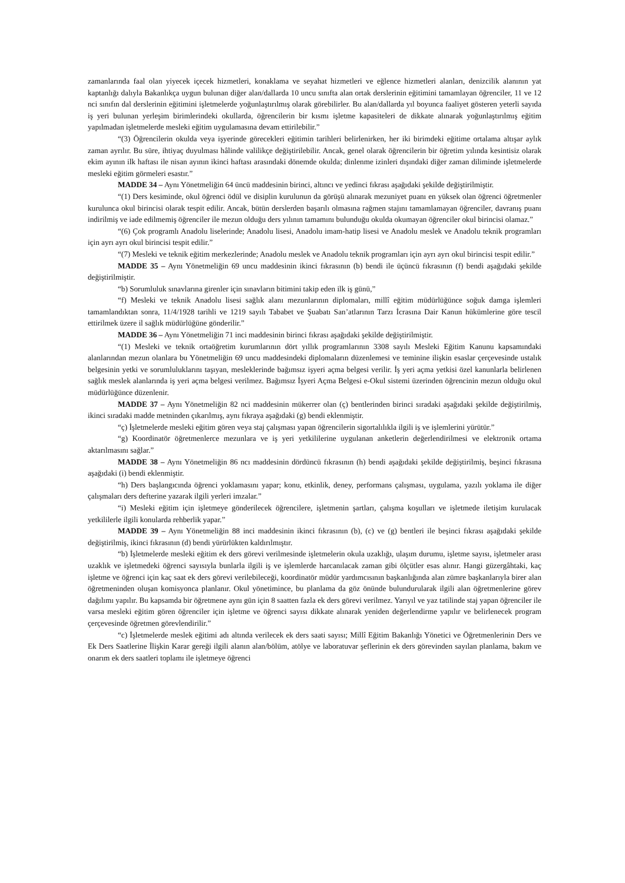zamanlarında faal olan yiyecek içecek hizmetleri, konaklama ve seyahat hizmetleri ve eğlence hizmetleri alanları, denizcilik alanının yat kaptanlığı dalıyla Bakanlıkça uygun bulunan diğer alan/dallarda 10 uncu sınıfta alan ortak derslerinin eğitimini tamamlayan öğrenciler, 11 ve 12 nci sınıfın dal derslerinin eğitimini işletmelerde yoğunlaştırılmış olarak görebilirler. Bu alan/dallarda yıl boyunca faaliyet gösteren yeterli sayıda iş yeri bulunan yerleşim birimlerindeki okullarda, öğrencilerin bir kısmı işletme kapasiteleri de dikkate alınarak yoğunlaştırılmış eğitim yapılmadan işletmelerde mesleki eğitim uygulamasına devam ettirilebilir.”
“(3) Öğrencilerin okulda veya işyerinde görecekleri eğitimin tarihleri belirlenirken, her iki birimdeki eğitime ortalama altışar aylık zaman ayrılır. Bu süre, ihtiyaç duyulması hâlinde valilikçe değiştirilebilir. Ancak, genel olarak öğrencilerin bir öğretim yılında kesintisiz olarak ekim ayının ilk haftası ile nisan ayının ikinci haftası arasındaki dönemde okulda; dinlenme izinleri dışındaki diğer zaman diliminde işletmelerde mesleki eğitim görmeleri esastır.”
MADDE 34 – Aynı Yönetmeliğin 64 üncü maddesinin birinci, altıncı ve yedinci fıkrası aşağıdaki şekilde değiştirilmiştir.
“(1) Ders kesiminde, okul öğrenci ödül ve disiplin kurulunun da görüşü alınarak mezuniyet puanı en yüksek olan öğrenci öğretmenler kurulunca okul birincisi olarak tespit edilir. Ancak, bütün derslerden başarılı olmasına rağmen stajını tamamlamayan öğrenciler, davranış puanı indirilmiş ve iade edilmemiş öğrenciler ile mezun olduğu ders yılının tamamını bulunduğu okulda okumayan öğrenciler okul birincisi olamaz.”
“(6) Çok programlı Anadolu liselerinde; Anadolu lisesi, Anadolu imam-hatip lisesi ve Anadolu meslek ve Anadolu teknik programları için ayrı ayrı okul birincisi tespit edilir.”
“(7) Mesleki ve teknik eğitim merkezlerinde; Anadolu meslek ve Anadolu teknik programları için ayrı ayrı okul birincisi tespit edilir.”
MADDE 35 – Aynı Yönetmeliğin 69 uncu maddesinin ikinci fıkrasının (b) bendi ile üçüncü fıkrasının (f) bendi aşağıdaki şekilde değiştirilmiştir.
“b) Sorumluluk sınavlarına girenler için sınavların bitimini takip eden ilk iş günü,”
“f) Mesleki ve teknik Anadolu lisesi sağlık alanı mezunlarının diplomaları, millî eğitim müdürlüğünce soğuk damga işlemleri tamamlandıktan sonra, 11/4/1928 tarihli ve 1219 sayılı Tababet ve Şuabatı San’atlarının Tarzı İcrasına Dair Kanun hükümlerine göre tescil ettirilmek üzere il sağlık müdürlüğüne gönderilir.”
MADDE 36 – Aynı Yönetmeliğin 71 inci maddesinin birinci fıkrası aşağıdaki şekilde değiştirilmiştir.
“(1) Mesleki ve teknik ortaöğretim kurumlarının dört yıllık programlarının 3308 sayılı Mesleki Eğitim Kanunu kapsamındaki alanlarından mezun olanlara bu Yönetmeliğin 69 uncu maddesindeki diplomaların düzenlemesi ve teminine ilişkin esaslar çerçevesinde ustalık belgesinin yetki ve sorumluluklarını taşıyan, mesleklerinde bağımsız işyeri açma belgesi verilir. İş yeri açma yetkisi özel kanunlarla belirlenen sağlık meslek alanlarında iş yeri açma belgesi verilmez. Bağımsız İşyeri Açma Belgesi e-Okul sistemi üzerinden öğrencinin mezun olduğu okul müdürlüğünce düzenlenir.
MADDE 37 – Aynı Yönetmeliğin 82 nci maddesinin mükerrer olan (ç) bentlerinden birinci sıradaki aşağıdaki şekilde değiştirilmiş, ikinci sıradaki madde metninden çıkarılmış, aynı fıkraya aşağıdaki (g) bendi eklenmiştir.
“ç) İşletmelerde mesleki eğitim gören veya staj çalışması yapan öğrencilerin sigortalılıkla ilgili iş ve işlemlerini yürütür.”
“g) Koordinatör öğretmenlerce mezunlara ve iş yeri yetkililerine uygulanan anketlerin değerlendirilmesi ve elektronik ortama aktarılmasını sağlar.”
MADDE 38 – Aynı Yönetmeliğin 86 ncı maddesinin dördüncü fıkrasının (h) bendi aşağıdaki şekilde değiştirilmiş, beşinci fıkrasına aşağıdaki (i) bendi eklenmiştir.
“h) Ders başlangıcında öğrenci yoklamasını yapar; konu, etkinlik, deney, performans çalışması, uygulama, yazılı yoklama ile diğer çalışmaları ders defterine yazarak ilgili yerleri imzalar.”
“i) Mesleki eğitim için işletmeye gönderilecek öğrencilere, işletmenin şartları, çalışma koşulları ve işletmede iletişim kurulacak yetkililerle ilgili konularda rehberlik yapar.”
MADDE 39 – Aynı Yönetmeliğin 88 inci maddesinin ikinci fıkrasının (b), (c) ve (g) bentleri ile beşinci fıkrası aşağıdaki şekilde değiştirilmiş, ikinci fıkrasının (d) bendi yürürlükten kaldırılmıştır.
“b) İşletmelerde mesleki eğitim ek ders görevi verilmesinde işletmelerin okula uzaklığı, ulaşım durumu, işletme sayısı, işletmeler arası uzaklık ve işletmedeki öğrenci sayısıyla bunlarla ilgili iş ve işlemlerde harcanılacak zaman gibi ölçütler esas alınır. Hangi güzergâhtaki, kaç işletme ve öğrenci için kaç saat ek ders görevi verilebileceği, koordinatör müdür yardımcısının başkanlığında alan zümre başkanlarıyla birer alan öğretmeninden oluşan komisyonca planlanır. Okul yönetimince, bu planlama da göz önünde bulundurularak ilgili alan öğretmenlerine görev dağılımı yapılır. Bu kapsamda bir öğretmene aynı gün için 8 saatten fazla ek ders görevi verilmez. Yarıyıl ve yaz tatilinde staj yapan öğrenciler ile varsa mesleki eğitim gören öğrenciler için işletme ve öğrenci sayısı dikkate alınarak yeniden değerlendirme yapılır ve belirlenecek program çerçevesinde öğretmen görevlendirilir.”
“c) İşletmelerde meslek eğitimi adı altında verilecek ek ders saati sayısı; Millî Eğitim Bakanlığı Yönetici ve Öğretmenlerinin Ders ve Ek Ders Saatlerine İlişkin Karar gereği ilgili alanın alan/bölüm, atölye ve laboratuvar şeflerinin ek ders görevinden sayılan planlama, bakım ve onarım ek ders saatleri toplamı ile işletmeye öğrenci